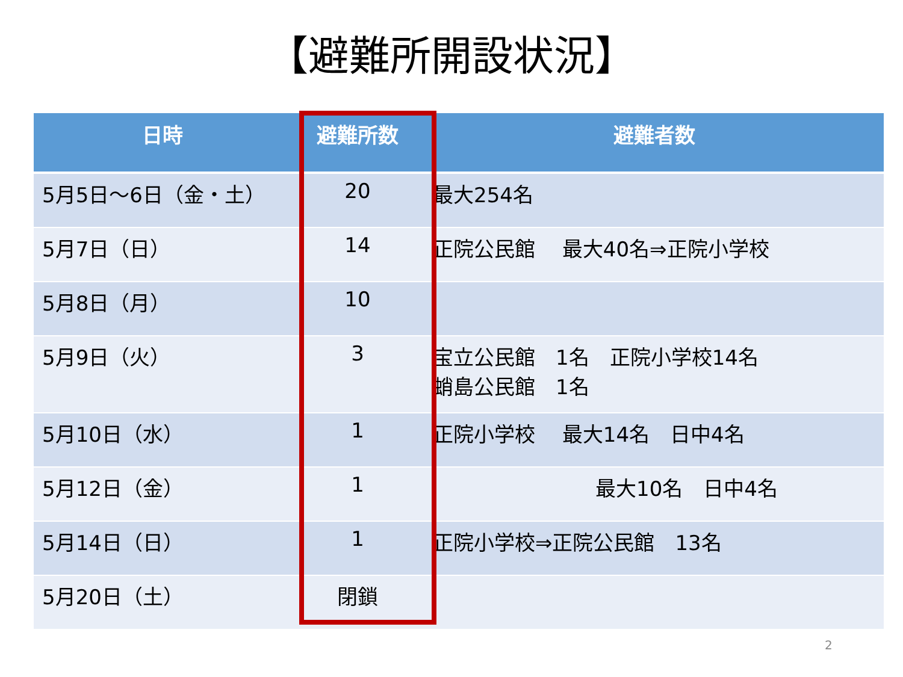【避難所開設状況】
| 日時 | 避難所数 | 避難者数 |
| --- | --- | --- |
| 5月5日～6日（金・土） | 20 | 最大254名 |
| 5月7日（日） | 14 | 正院公民館 最大40名⇒正院小学校 |
| 5月8日（月） | 10 | |
| 5月9日（火） | 3 | 宝立公民館 1名 正院小学校14名 蛸島公民館 1名 |
| 5月10日（水） | 1 | 正院小学校 最大14名 日中4名 |
| 5月12日（金） | 1 | 最大10名 日中4名 |
| 5月14日（日） | 1 | 正院小学校⇒正院公民館 13名 |
| 5月20日（土） | 閉鎖 | |
2